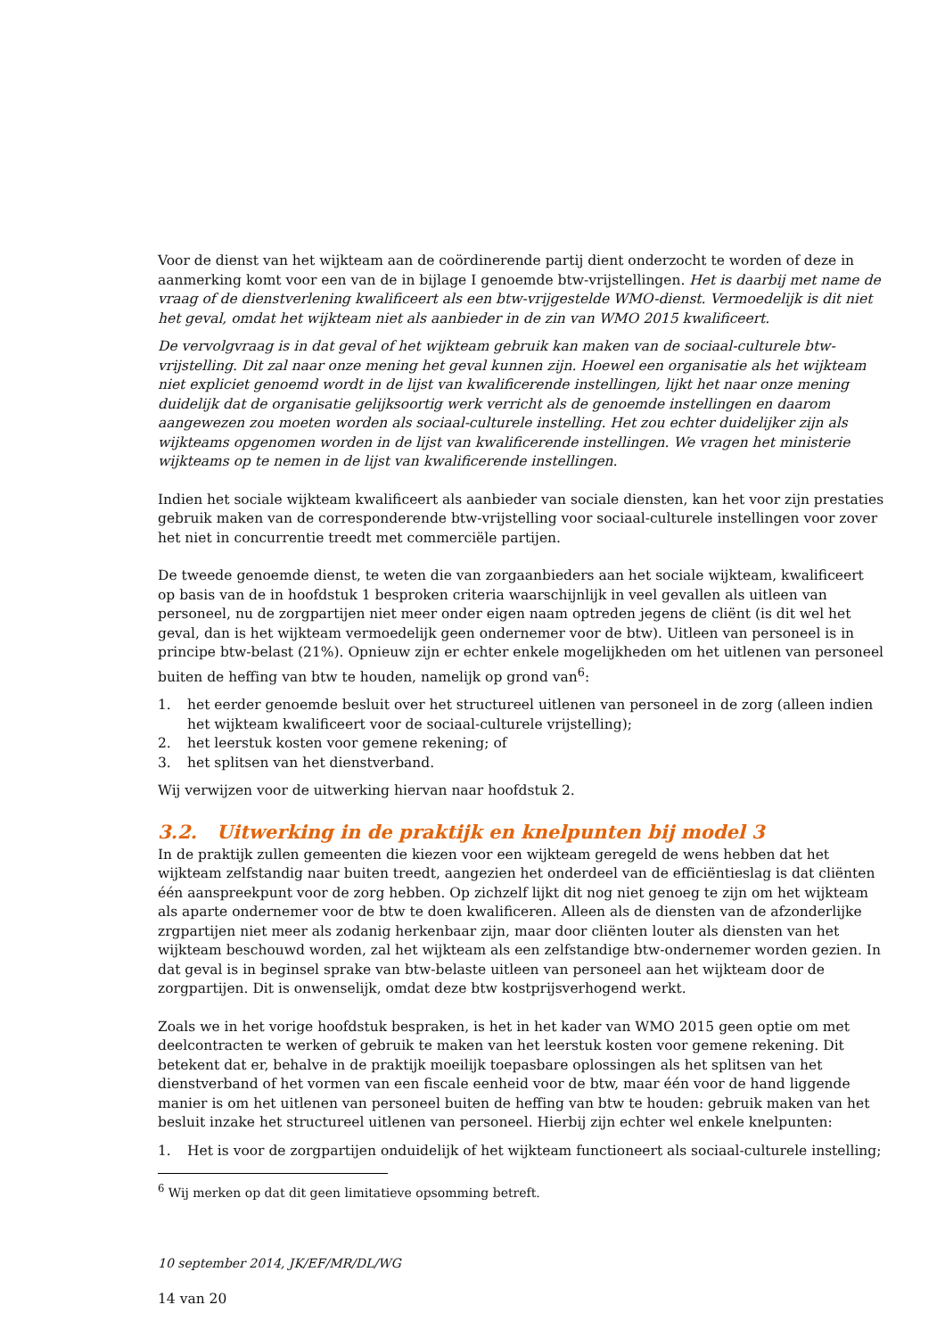Voor de dienst van het wijkteam aan de coördinerende partij dient onderzocht te worden of deze in aanmerking komt voor een van de in bijlage I genoemde btw-vrijstellingen. Het is daarbij met name de vraag of de dienstverlening kwalificeert als een btw-vrijgestelde WMO-dienst. Vermoedelijk is dit niet het geval, omdat het wijkteam niet als aanbieder in de zin van WMO 2015 kwalificeert.
De vervolgvraag is in dat geval of het wijkteam gebruik kan maken van de sociaal-culturele btw-vrijstelling. Dit zal naar onze mening het geval kunnen zijn. Hoewel een organisatie als het wijkteam niet expliciet genoemd wordt in de lijst van kwalificerende instellingen, lijkt het naar onze mening duidelijk dat de organisatie gelijksoortig werk verricht als de genoemde instellingen en daarom aangewezen zou moeten worden als sociaal-culturele instelling. Het zou echter duidelijker zijn als wijkteams opgenomen worden in de lijst van kwalificerende instellingen. We vragen het ministerie wijkteams op te nemen in de lijst van kwalificerende instellingen.
Indien het sociale wijkteam kwalificeert als aanbieder van sociale diensten, kan het voor zijn prestaties gebruik maken van de corresponderende btw-vrijstelling voor sociaal-culturele instellingen voor zover het niet in concurrentie treedt met commerciële partijen.
De tweede genoemde dienst, te weten die van zorgaanbieders aan het sociale wijkteam, kwalificeert op basis van de in hoofdstuk 1 besproken criteria waarschijnlijk in veel gevallen als uitleen van personeel, nu de zorgpartijen niet meer onder eigen naam optreden jegens de cliënt (is dit wel het geval, dan is het wijkteam vermoedelijk geen ondernemer voor de btw). Uitleen van personeel is in principe btw-belast (21%). Opnieuw zijn er echter enkele mogelijkheden om het uitlenen van personeel buiten de heffing van btw te houden, namelijk op grond van<sup>6</sup>:
1. het eerder genoemde besluit over het structureel uitlenen van personeel in de zorg (alleen indien het wijkteam kwalificeert voor de sociaal-culturele vrijstelling);
2. het leerstuk kosten voor gemene rekening; of
3. het splitsen van het dienstverband.
Wij verwijzen voor de uitwerking hiervan naar hoofdstuk 2.
3.2. Uitwerking in de praktijk en knelpunten bij model 3
In de praktijk zullen gemeenten die kiezen voor een wijkteam geregeld de wens hebben dat het wijkteam zelfstandig naar buiten treedt, aangezien het onderdeel van de efficiëntieslag is dat cliënten één aanspreekpunt voor de zorg hebben. Op zichzelf lijkt dit nog niet genoeg te zijn om het wijkteam als aparte ondernemer voor de btw te doen kwalificeren. Alleen als de diensten van de afzonderlijke zrgpartijen niet meer als zodanig herkenbaar zijn, maar door cliënten louter als diensten van het wijkteam beschouwd worden, zal het wijkteam als een zelfstandige btw-ondernemer worden gezien. In dat geval is in beginsel sprake van btw-belaste uitleen van personeel aan het wijkteam door de zorgpartijen. Dit is onwenselijk, omdat deze btw kostprijsverhogend werkt.
Zoals we in het vorige hoofdstuk bespraken, is het in het kader van WMO 2015 geen optie om met deelcontracten te werken of gebruik te maken van het leerstuk kosten voor gemene rekening. Dit betekent dat er, behalve in de praktijk moeilijk toepasbare oplossingen als het splitsen van het dienstverband of het vormen van een fiscale eenheid voor de btw, maar één voor de hand liggende manier is om het uitlenen van personeel buiten de heffing van btw te houden: gebruik maken van het besluit inzake het structureel uitlenen van personeel. Hierbij zijn echter wel enkele knelpunten:
1. Het is voor de zorgpartijen onduidelijk of het wijkteam functioneert als sociaal-culturele instelling;
<sup>6</sup> Wij merken op dat dit geen limitatieve opsomming betreft.
10 september 2014, JK/EF/MR/DL/WG
14 van 20